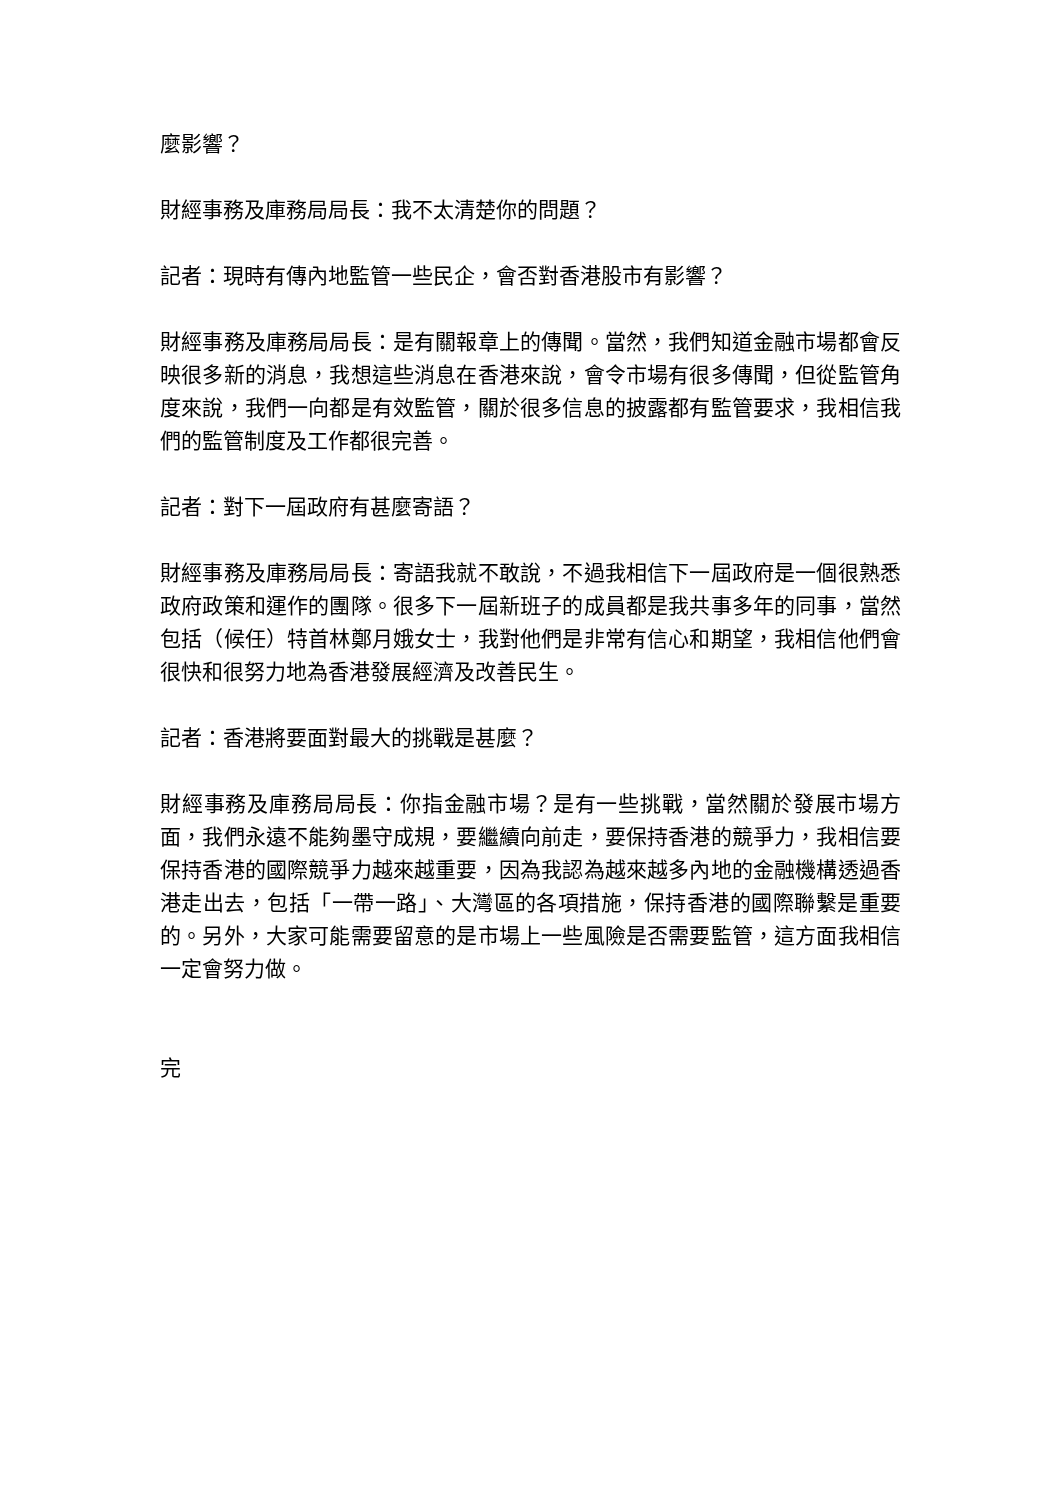麼影響？
財經事務及庫務局局長：我不太清楚你的問題？
記者：現時有傳內地監管一些民企，會否對香港股市有影響？
財經事務及庫務局局長：是有關報章上的傳聞。當然，我們知道金融市場都會反映很多新的消息，我想這些消息在香港來說，會令市場有很多傳聞，但從監管角度來說，我們一向都是有效監管，關於很多信息的披露都有監管要求，我相信我們的監管制度及工作都很完善。
記者：對下一屆政府有甚麼寄語？
財經事務及庫務局局長：寄語我就不敢說，不過我相信下一屆政府是一個很熟悉政府政策和運作的團隊。很多下一屆新班子的成員都是我共事多年的同事，當然包括（候任）特首林鄭月娥女士，我對他們是非常有信心和期望，我相信他們會很快和很努力地為香港發展經濟及改善民生。
記者：香港將要面對最大的挑戰是甚麼？
財經事務及庫務局局長：你指金融市場？是有一些挑戰，當然關於發展市場方面，我們永遠不能夠墨守成規，要繼續向前走，要保持香港的競爭力，我相信要保持香港的國際競爭力越來越重要，因為我認為越來越多內地的金融機構透過香港走出去，包括「一帶一路」、大灣區的各項措施，保持香港的國際聯繫是重要的。另外，大家可能需要留意的是市場上一些風險是否需要監管，這方面我相信一定會努力做。
完